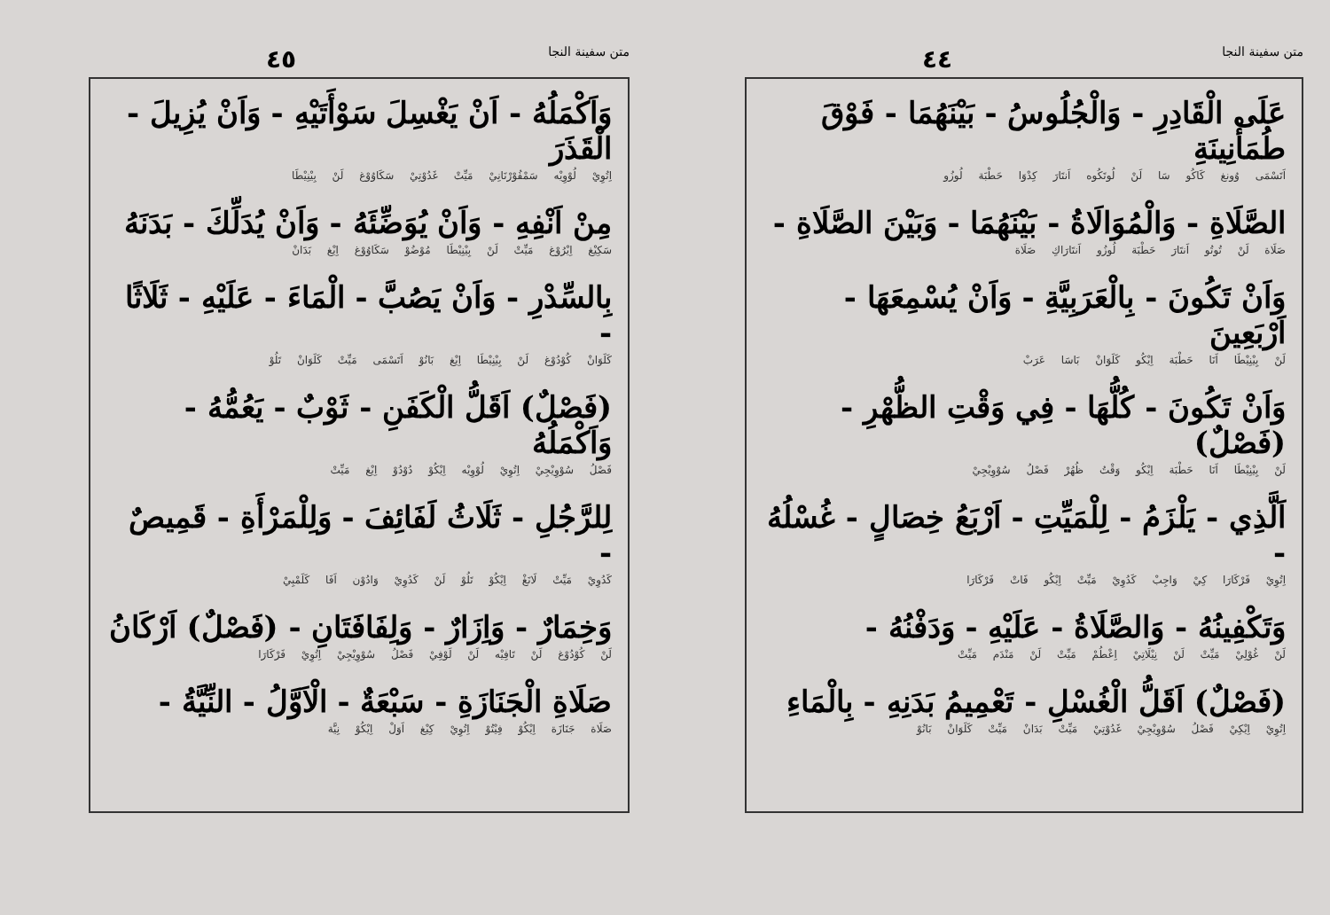متن سفينة النجا ٤٤
عَلَى الْقَادِرِ - وَالْجُلُوسُ - بَيْنَهُمَا - فَوْقَ طُمَأْنِينَةِ
اَتَسْمَى وُونغ كَاكُو سَا لَنْ لُوتَكُوه اَنتَارَ كِدْوَا حَطْبَة لُوزُو
الصَّلَاةِ - وَالْمُوَالَاةُ - بَيْنَهُمَا - وَبَيْنَ الصَّلَاةِ -
صَلَاة لَنْ تُوتُو اَنتَارَ حَطْبَة لُوزُو اَنتَارَاكِ صَلَاة
وَاَنْ تَكُونَ - بِالْعَرَبِيَّةِ - وَاَنْ يُسْمِعَهَا - اَرْبَعِينَ
لَنْ بِيْنِيْطَا اَنَا حَطْبَة اِيْكُو كَلَوَانْ بَاسَا عَرَبْ
وَاَنْ تَكُونَ - كُلُّهَا - فِي وَقْتِ الظُّهْرِ - (فَصْلٌ)
لَنْ بِيْنِيْطَا اَنَا حَطْبَة اِيْكُو وَقْتُ ظُهُرْ فَصْلُ سُوْوِيْجِيْ
اَلَّذِي - يَلْزَمُ - لِلْمَيِّتِ - اَرْبَعُ خِصَالٍ - غُسْلُهُ -
اِتُوِيْ فَرْكَارَا كِيْ وَاجِبْ كَدُوِيْ مَيِّتْ اِيْكُو فَاتْ فَرْكَارَا
وَتَكْفِينُهُ - وَالصَّلَاةُ - عَلَيْهِ - وَدَفْنُهُ -
لَنْ غُوْلِيْ مَيِّتْ لَنْ نِيْلَاتِيْ اِعْطُمْ مَيِّتْ لَنْ مَنْدَم مَيِّتْ
(فَصْلٌ) اَقَلُّ الْغُسْلِ - تَعْمِيمُ بَدَنِهِ - بِالْمَاءِ
اِتُوِيْ اِيْكِيْ فَصْلُ سُوْوِيْجِيْ غَدُوْتِيْ مَيِّتْ بَدَانْ مَيِّتْ كَلَوَانْ بَانُوْ
متن سفينة النجا ٤٥
وَاَكْمَلُهُ - اَنْ يَغْسِلَ سَوْأَتَيْهِ - وَاَنْ يُزِيلَ - الْقَذَرَ
اِتُوِيْ لُوْوِيْه سَمْفُوْرْنَانِيْ مَيِّتْ غَدُوْتِيْ سَكَاوُوْغ لَنْ بِيْنِيْطَا
مِنْ اَنْفِهِ - وَاَنْ يُوَضِّئَهُ - وَاَنْ يُدَلِّكَ - بَدَنَهُ
سَكِيْغ اِيْرُوْغ مَيِّتْ لَنْ بِيْنِيْطَا مُوْضُوْ سَكَاوُوْغ اِيْغ بَدَانْ
بِالسِّدْرِ - وَاَنْ يَصُبَّ - الْمَاءَ - عَلَيْهِ - ثَلَاثًا -
كَلَوَانْ كُوْدُوْغ لَنْ بِيْنِيْطَا اِيْغ بَانُوْ اَتَسْمَى مَيِّتْ كَلَوَانْ تَلُوْ
(فَصْلٌ) اَقَلُّ الْكَفَنِ - ثَوْبٌ - يَعُمُّهُ - وَاَكْمَلُهُ
فَصْلُ سُوْوِيْجِيْ اِتُوِيْ لُوْوِيْه اِيْكُوْ دُوْدُوْ اِيْغ مَيِّتْ
لِلرَّجُلِ - ثَلَاثُ لَفَائِفَ - وَلِلْمَرْأَةِ - قَمِيصٌ -
كَدُوِيْ مَيِّتْ لَانَغْ اِيْكُوْ تَلُوْ لَنْ كَدُوِيْ وَادُوْن اَفَا كَلَمْبِيْ
وَخِمَارٌ - وَاِزَارٌ - وَلِفَافَتَانِ - (فَصْلٌ) اَرْكَانُ
لَنْ كُوْدُوْغ لَنْ تَافِيْه لَنْ لَوْفِيْ فَصْلُ سُوْوِيْجِيْ اِتُوِيْ فَرْكَارَا
صَلَاةِ الْجَنَازَةِ - سَبْعَةٌ - الْاَوَّلُ - النِّيَّةُ -
صَلَاة جَنَازَة اِيْكُوْ فِيْتُوْ اِتُوِيْ كِيْغ اَوَلْ اِيْكُوْ نِيَّة